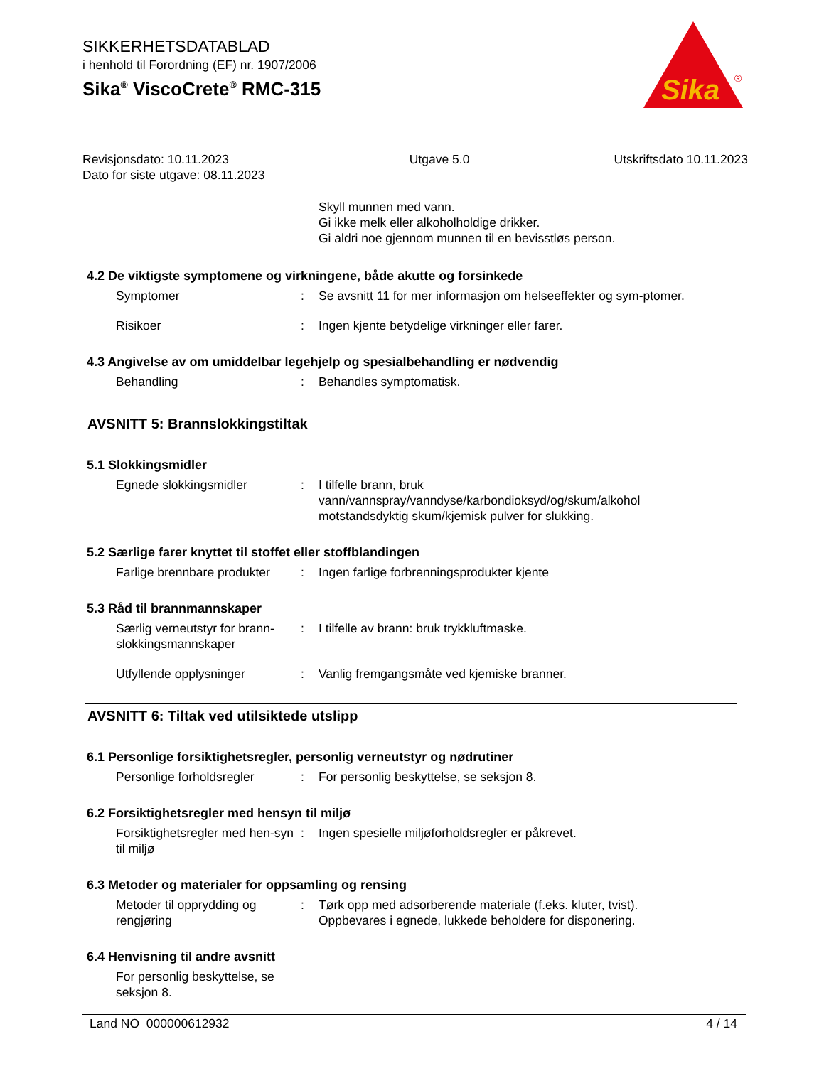SIKKERHETSDATABLAD
i henhold til Forordning (EF) nr. 1907/2006
Sika<sup>®</sup> ViscoCrete<sup>®</sup> RMC-315
Sika
®
Revisjonsdato: 10.11.2023
Dato for siste utgave: 08.11.2023
Utgave 5.0 Utskriftsdato 10.11.2023
Skyll munnen med vann.
Gi ikke melk eller alkoholholdige drikker.
Gi aldri noe gjennom munnen til en bevisstløs person.
4.2 De viktigste symptomene og virkningene, både akutte og forsinkede
Symptomer : Se avsnitt 11 for mer informasjon om helseeffekter og sym-ptomer.
Risikoer : Ingen kjente betydelige virkninger eller farer.
4.3 Angivelse av om umiddelbar legehjelp og spesialbehandling er nødvendig
Behandling : Behandles symptomatisk.
AVSNITT 5: Brannslokkingstiltak
5.1 Slokkingsmidler
Egnede slokkingsmidler : I tilfelle brann, bruk
vann/vannspray/vanndyse/karbondioksyd/og/skum/alkohol motstandsdyktig skum/kjemisk pulver for slukking.
5.2 Særlige farer knyttet til stoffet eller stoffblandingen
Farlige brennbare produkter
: Ingen farlige forbrenningsprodukter kjente
5.3 Råd til brannmannskaper
Særlig verneutstyr for brann-slokkingsmannskaper
: I tilfelle av brann: bruk trykkluftmaske.
Utfyllende opplysninger : Vanlig fremgangsmåte ved kjemiske branner.
AVSNITT 6: Tiltak ved utilsiktede utslipp
6.1 Personlige forsiktighetsregler, personlig verneutstyr og nødrutiner
Personlige forholdsregler
: For personlig beskyttelse, se seksjon 8.
6.2 Forsiktighetsregler med hensyn til miljø
Forsiktighetsregler med hen-syn til miljø
: Ingen spesielle miljøforholdsregler er påkrevet.
6.3 Metoder og materialer for oppsamling og rensing
Metoder til opprydding og rengjøring
: Tørk opp med adsorberende materiale (f.eks. kluter, tvist).
Oppbevares i egnede, lukkede beholdere for disponering.
6.4 Henvisning til andre avsnitt
For personlig beskyttelse, se seksjon 8.
Land NO 000000612932 4 / 14